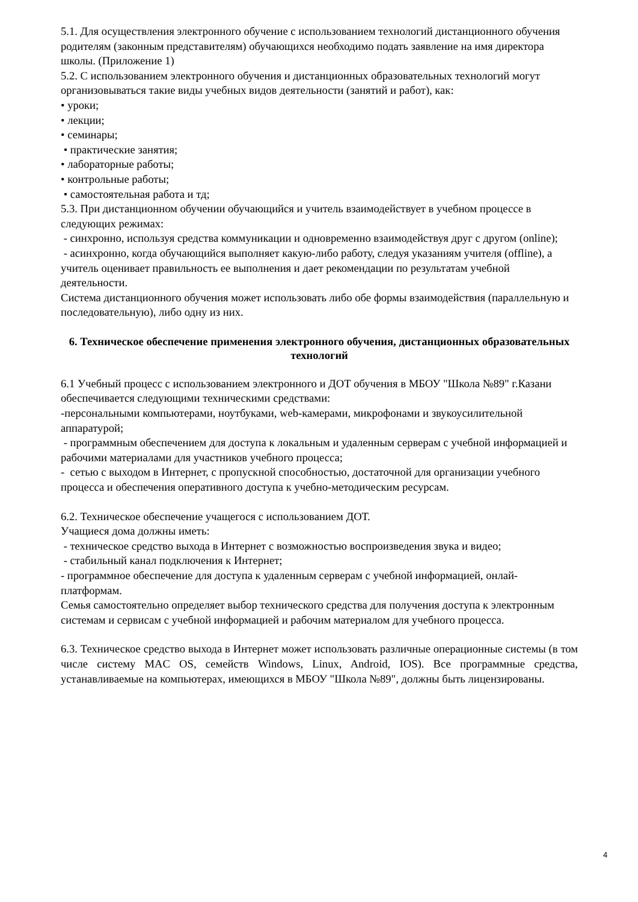5.1. Для осуществления электронного обучение с использованием технологий дистанционного обучения родителям (законным представителям) обучающихся необходимо подать заявление на имя директора школы. (Приложение 1)
5.2. С использованием электронного обучения и дистанционных образовательных технологий могут организовываться такие виды учебных видов деятельности (занятий и работ), как:
• уроки;
• лекции;
• семинары;
• практические занятия;
• лабораторные работы;
• контрольные работы;
• самостоятельная работа и тд;
5.3. При дистанционном обучении обучающийся и учитель взаимодействует в учебном процессе в следующих режимах:
- синхронно, используя средства коммуникации и одновременно взаимодействуя друг с другом (online);
- асинхронно, когда обучающийся выполняет какую-либо работу, следуя указаниям учителя (offline), а учитель оценивает правильность ее выполнения и дает рекомендации по результатам учебной деятельности.
Система дистанционного обучения может использовать либо обе формы взаимодействия (параллельную и последовательную), либо одну из них.
6. Техническое обеспечение применения электронного обучения, дистанционных образовательных технологий
6.1 Учебный процесс с использованием электронного и ДОТ обучения в МБОУ "Школа №89" г.Казани обеспечивается следующими техническими средствами:
-персональными компьютерами, ноутбуками, web-камерами, микрофонами и звукоусилительной аппаратурой;
- программным обеспечением для доступа к локальным и удаленным серверам с учебной информацией и рабочими материалами для участников учебного процесса;
- сетью с выходом в Интернет, с пропускной способностью, достаточной для организации учебного процесса и обеспечения оперативного доступа к учебно-методическим ресурсам.
6.2. Техническое обеспечение учащегося с использованием ДОТ.
Учащиеся дома должны иметь:
- техническое средство выхода в Интернет с возможностью воспроизведения звука и видео;
- стабильный канал подключения к Интернет;
- программное обеспечение для доступа к удаленным серверам с учебной информацией, онлай-платформам.
Семья самостоятельно определяет выбор технического средства для получения доступа к электронным системам и сервисам с учебной информацией и рабочим материалом для учебного процесса.
6.3. Техническое средство выхода в Интернет может использовать различные операционные системы (в том числе систему MAC OS, семейств Windows, Linux, Android, IOS). Все программные средства, устанавливаемые на компьютерах, имеющихся в МБОУ "Школа №89", должны быть лицензированы.
4